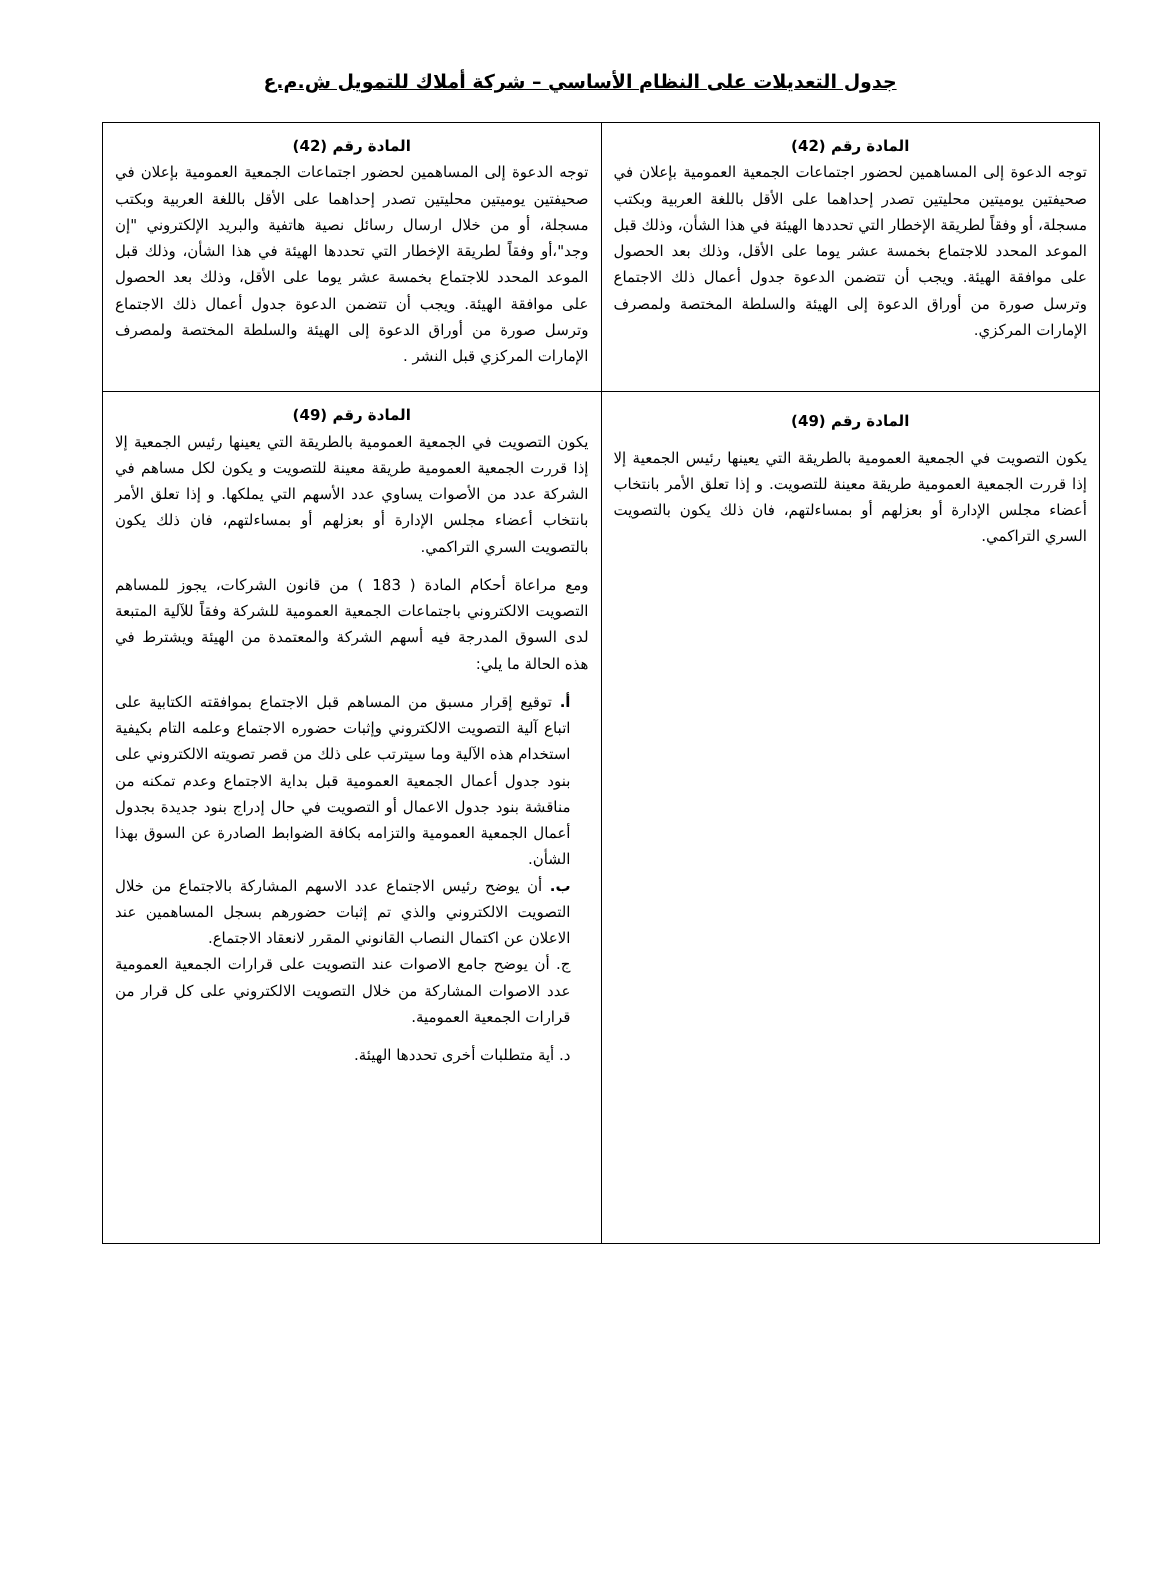جدول التعديلات على النظام الأساسي – شركة أملاك للتمويل ش.م.ع
| المادة رقم (42) توجه الدعوة إلى المساهمين لحضور اجتماعات الجمعية العمومية بإعلان في صحيفتين يوميتين محليتين تصدر إحداهما على الأقل باللغة العربية وبكتب مسجلة، أو وفقاً لطريقة الإخطار التي تحددها الهيئة في هذا الشأن، وذلك قبل الموعد المحدد للاجتماع بخمسة عشر يوما على الأقل، وذلك بعد الحصول على موافقة الهيئة. ويجب أن تتضمن الدعوة جدول أعمال ذلك الاجتماع وترسل صورة من أوراق الدعوة إلى الهيئة والسلطة المختصة ولمصرف الإمارات المركزي. | المادة رقم (42) توجه الدعوة إلى المساهمين لحضور اجتماعات الجمعية العمومية بإعلان في صحيفتين يوميتين محليتين تصدر إحداهما على الأقل باللغة العربية وبكتب مسجلة، أو من خلال ارسال رسائل نصية هاتفية والبريد الإلكتروني "إن وجد"،أو وفقاً لطريقة الإخطار التي تحددها الهيئة في هذا الشأن، وذلك قبل الموعد المحدد للاجتماع بخمسة عشر يوما على الأقل، وذلك بعد الحصول على موافقة الهيئة. ويجب أن تتضمن الدعوة جدول أعمال ذلك الاجتماع وترسل صورة من أوراق الدعوة إلى الهيئة والسلطة المختصة ولمصرف الإمارات المركزي قبل النشر . |
| المادة رقم (49) يكون التصويت في الجمعية العمومية بالطريقة التي يعينها رئيس الجمعية إلا إذا قررت الجمعية العمومية طريقة معينة للتصويت. و إذا تعلق الأمر بانتخاب أعضاء مجلس الإدارة أو بعزلهم أو بمساءلتهم، فان ذلك يكون بالتصويت السري التراكمي. | المادة رقم (49) يكون التصويت في الجمعية العمومية بالطريقة التي يعينها رئيس الجمعية إلا إذا قررت الجمعية العمومية طريقة معينة للتصويت و يكون لكل مساهم في الشركة عدد من الأصوات يساوي عدد الأسهم التي يملكها. و إذا تعلق الأمر بانتخاب أعضاء مجلس الإدارة أو بعزلهم أو بمساءلتهم، فان ذلك يكون بالتصويت السري التراكمي. ومع مراعاة أحكام المادة ( 183 ) من قانون الشركات، يجوز للمساهم التصويت الالكتروني باجتماعات الجمعية العمومية للشركة وفقاً للآلية المتبعة لدى السوق المدرجة فيه أسهم الشركة والمعتمدة من الهيئة ويشترط في هذه الحالة ما يلي: أ. توقيع إقرار مسبق من المساهم قبل الاجتماع بموافقته الكتابية على اتباع آلية التصويت الالكتروني وإثبات حضوره الاجتماع وعلمه التام بكيفية استخدام هذه الآلية وما سيترتب على ذلك من قصر تصويته الالكتروني على بنود جدول أعمال الجمعية العمومية قبل بداية الاجتماع وعدم تمكنه من مناقشة بنود جدول الاعمال أو التصويت في حال إدراج بنود جديدة بجدول أعمال الجمعية العمومية والتزامه بكافة الضوابط الصادرة عن السوق بهذا الشأن. ب. أن يوضح رئيس الاجتماع عدد الاسهم المشاركة بالاجتماع من خلال التصويت الالكتروني والذي تم إثبات حضورهم بسجل المساهمين عند الاعلان عن اكتمال النصاب القانوني المقرر لانعقاد الاجتماع. ج. أن يوضح جامع الاصوات عند التصويت على قرارات الجمعية العمومية عدد الاصوات المشاركة من خلال التصويت الالكتروني على كل قرار من قرارات الجمعية العمومية. د. أية متطلبات أخرى تحددها الهيئة. |